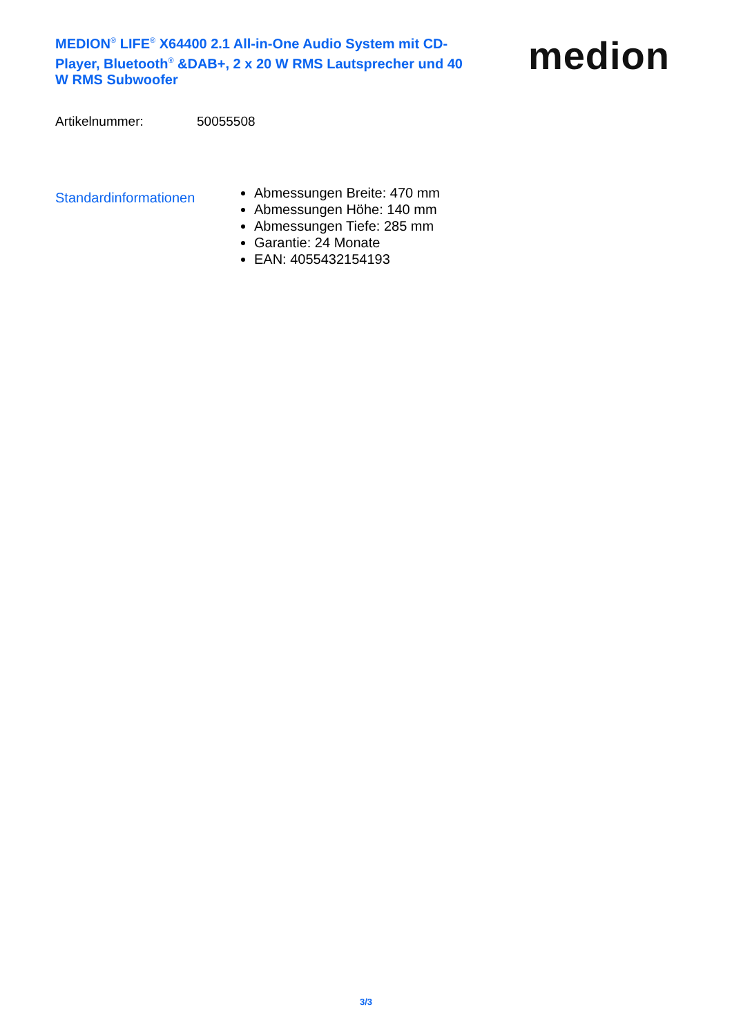MEDION<sup>®</sup> LIFE<sup>®</sup> X64400 2.1 All-in-One Audio System mit CD-Player, Bluetooth<sup>®</sup> &DAB+, 2 x 20 W RMS Lautsprecher und 40 W RMS Subwoofer
medion
Artikelnummer: 50055508
Standardinformationen
Abmessungen Breite: 470 mm
Abmessungen Höhe: 140 mm
Abmessungen Tiefe: 285 mm
Garantie: 24 Monate
EAN: 4055432154193
3/3